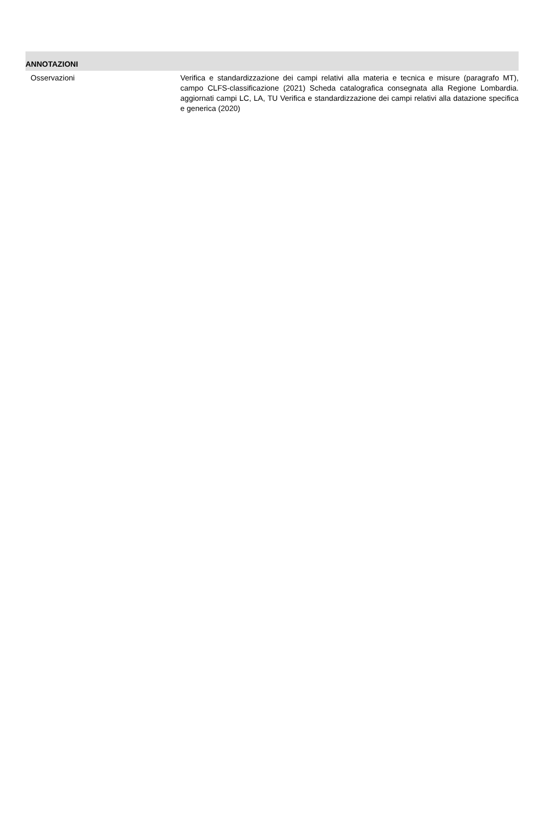ANNOTAZIONI
Osservazioni Verifica e standardizzazione dei campi relativi alla materia e tecnica e misure (paragrafo MT), campo CLFS-classificazione (2021) Scheda catalografica consegnata alla Regione Lombardia. aggiornati campi LC, LA, TU Verifica e standardizzazione dei campi relativi alla datazione specifica e generica (2020)